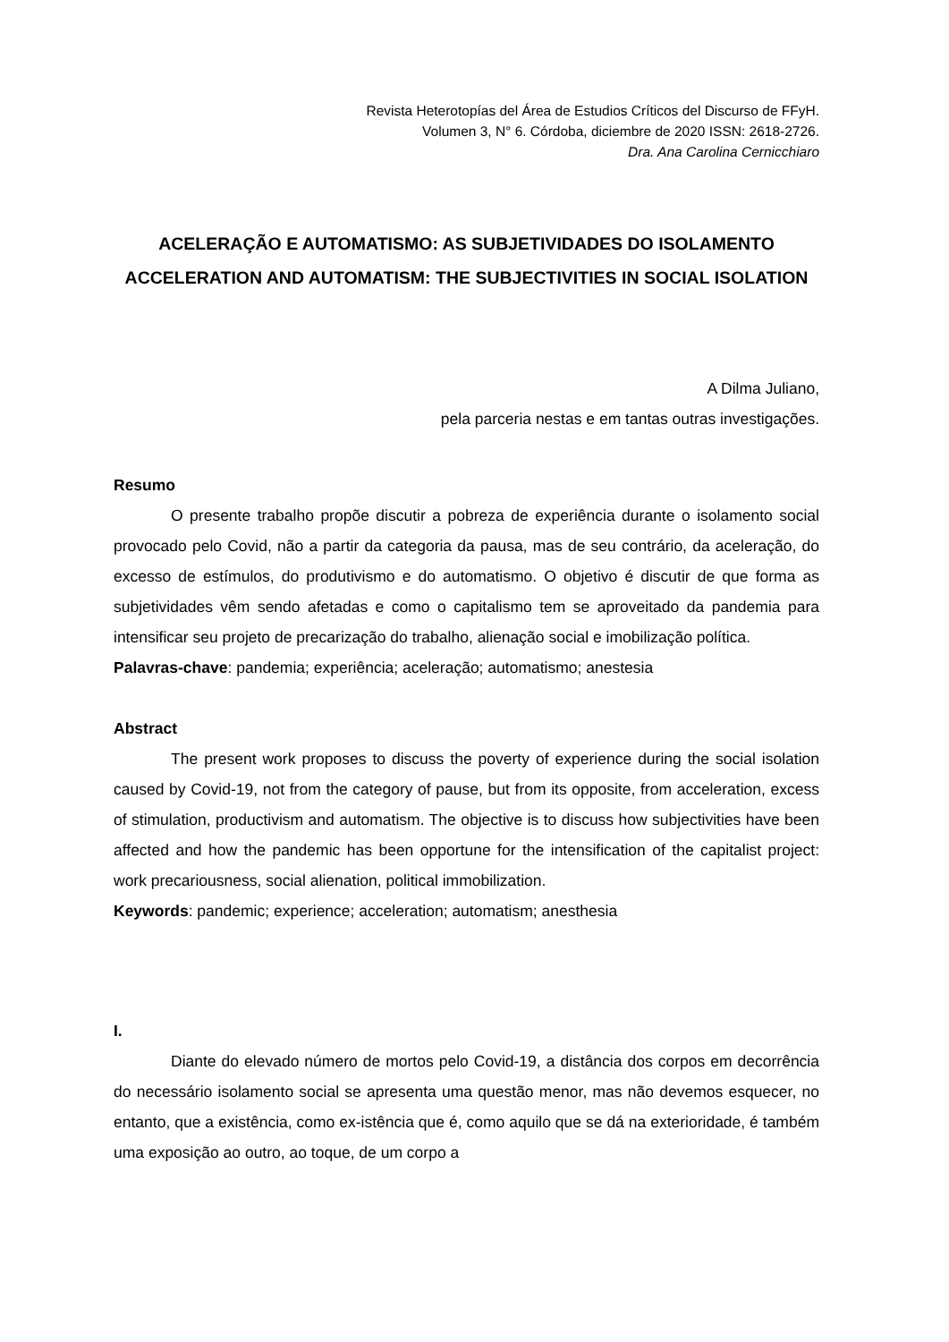Revista Heterotopías del Área de Estudios Críticos del Discurso de FFyH.
Volumen 3, N° 6. Córdoba, diciembre de 2020 ISSN: 2618-2726.
Dra. Ana Carolina Cernicchiaro
ACELERAÇÃO E AUTOMATISMO: AS SUBJETIVIDADES DO ISOLAMENTO
ACCELERATION AND AUTOMATISM: THE SUBJECTIVITIES IN SOCIAL ISOLATION
A Dilma Juliano,
pela parceria nestas e em tantas outras investigações.
Resumo
O presente trabalho propõe discutir a pobreza de experiência durante o isolamento social provocado pelo Covid, não a partir da categoria da pausa, mas de seu contrário, da aceleração, do excesso de estímulos, do produtivismo e do automatismo. O objetivo é discutir de que forma as subjetividades vêm sendo afetadas e como o capitalismo tem se aproveitado da pandemia para intensificar seu projeto de precarização do trabalho, alienação social e imobilização política.
Palavras-chave: pandemia; experiência; aceleração; automatismo; anestesia
Abstract
The present work proposes to discuss the poverty of experience during the social isolation caused by Covid-19, not from the category of pause, but from its opposite, from acceleration, excess of stimulation, productivism and automatism. The objective is to discuss how subjectivities have been affected and how the pandemic has been opportune for the intensification of the capitalist project: work precariousness, social alienation, political immobilization.
Keywords: pandemic; experience; acceleration; automatism; anesthesia
I.
Diante do elevado número de mortos pelo Covid-19, a distância dos corpos em decorrência do necessário isolamento social se apresenta uma questão menor, mas não devemos esquecer, no entanto, que a existência, como ex-istência que é, como aquilo que se dá na exterioridade, é também uma exposição ao outro, ao toque, de um corpo a